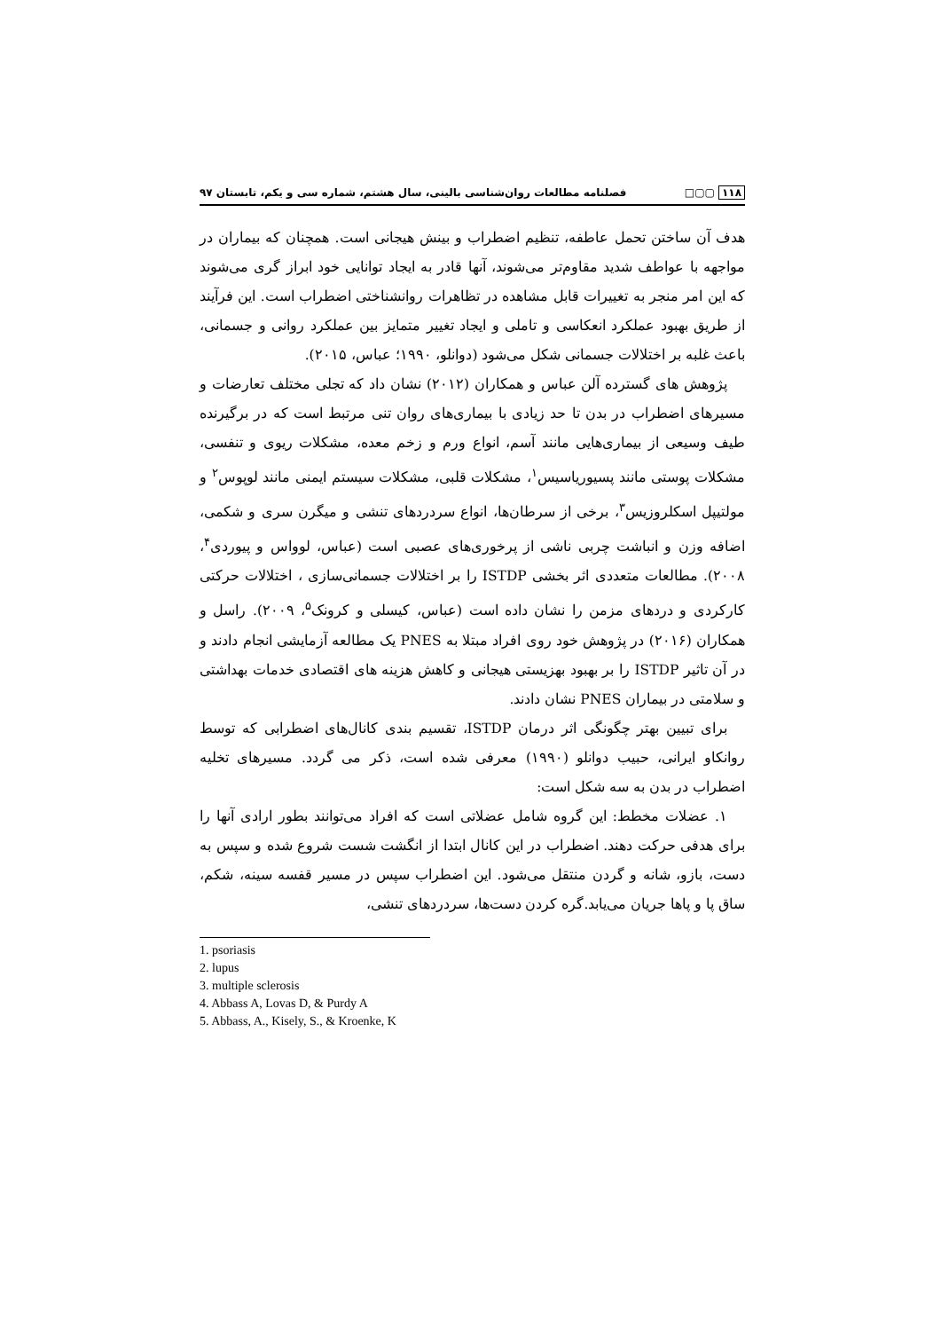۱۱۸ ▢▢□ فصلنامه مطالعات روان‌شناسی بالینی، سال هشتم، شماره سی و یکم، تابستان ۹۷
هدف آن ساختن تحمل عاطفه، تنظیم اضطراب و بینش هیجانی است. همچنان که بیماران در مواجهه با عواطف شدید مقاوم‌تر می‌شوند، آنها قادر به ایجاد توانایی خود ابراز گری می‌شوند که این امر منجر به تغییرات قابل مشاهده در تظاهرات روانشناختی اضطراب است. این فرآیند از طریق بهبود عملکرد انعکاسی و تاملی و ایجاد تغییر متمایز بین عملکرد روانی و جسمانی، باعث غلبه بر اختلالات جسمانی شکل می‌شود (دوانلو، ۱۹۹۰؛ عباس، ۲۰۱۵).
پژوهش های گسترده آلن عباس و همکاران (۲۰۱۲) نشان داد که تجلی مختلف تعارضات و مسیرهای اضطراب در بدن تا حد زیادی با بیماری‌های روان تنی مرتبط است که در برگیرنده طیف وسیعی از بیماری‌هایی مانند آسم، انواع ورم و زخم معده، مشکلات ریوی و تنفسی، مشکلات پوستی مانند پسیوریاسیس<sup>۱</sup>، مشکلات قلبی، مشکلات سیستم ایمنی مانند لوپوس<sup>۲</sup> و مولتیپل اسکلروزیس<sup>۳</sup>، برخی از سرطان‌ها، انواع سردردهای تنشی و میگرن سری و شکمی، اضافه وزن و انباشت چربی ناشی از پرخوری‌های عصبی است (عباس، لوواس و پیوردی<sup>۴</sup>، ۲۰۰۸). مطالعات متعددی اثر بخشی ISTDP را بر اختلالات جسمانی‌سازی ، اختلالات حرکتی کارکردی و دردهای مزمن را نشان داده است (عباس، کیسلی و کرونک<sup>۵</sup>، ۲۰۰۹). راسل و همکاران (۲۰۱۶) در پژوهش خود روی افراد مبتلا به PNES یک مطالعه آزمایشی انجام دادند و در آن تاثیر ISTDP را بر بهبود بهزیستی هیجانی و کاهش هزینه های اقتصادی خدمات بهداشتی و سلامتی در بیماران PNES نشان دادند.
برای تبیین بهتر چگونگی اثر درمان ISTDP، تقسیم بندی کانال‌های اضطرابی که توسط روانکاو ایرانی، حبیب دوانلو (۱۹۹۰) معرفی شده است، ذکر می گردد. مسیرهای تخلیه اضطراب در بدن به سه شکل است:
۱. عضلات مخطط: این گروه شامل عضلاتی است که افراد می‌توانند بطور ارادی آنها را برای هدفی حرکت دهند. اضطراب در این کانال ابتدا از انگشت شست شروع شده و سپس به دست، بازو، شانه و گردن منتقل می‌شود. این اضطراب سپس در مسیر قفسه سینه، شکم، ساق پا و پاها جریان می‌یابد.گره کردن دست‌ها، سردردهای تنشی،
1. psoriasis
2. lupus
3. multiple sclerosis
4. Abbass A, Lovas D, & Purdy A
5. Abbass, A., Kisely, S., & Kroenke, K